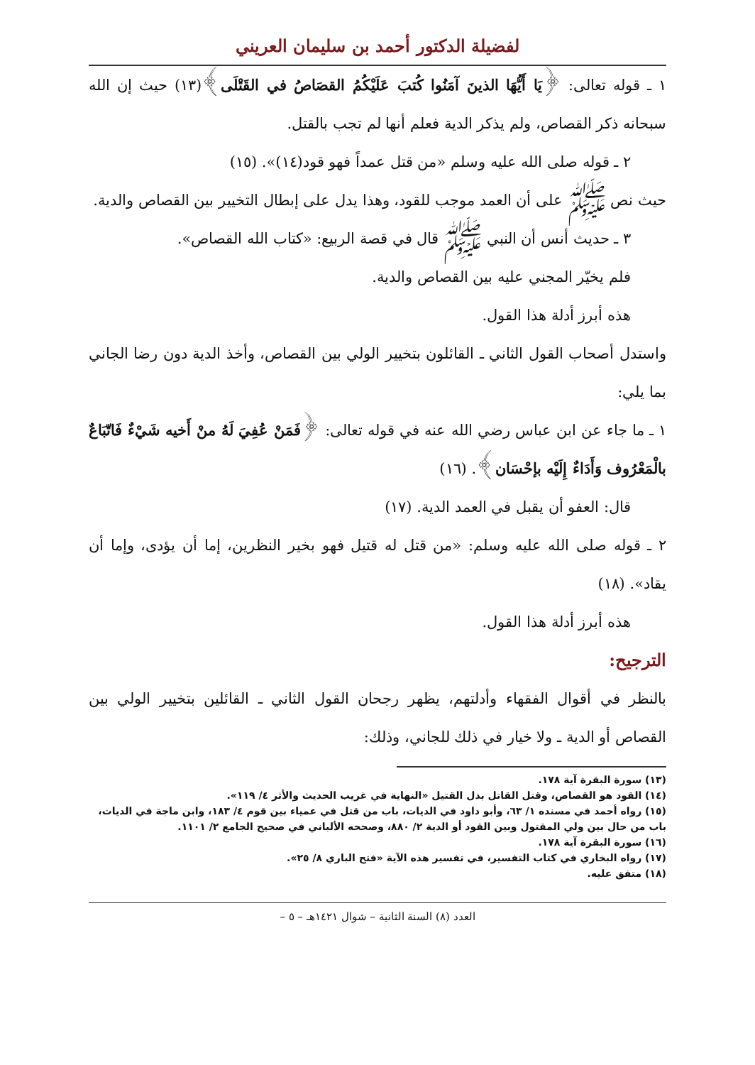لفضيلة الدكتور أحمد بن سليمان العريني
١ ـ قوله تعالى: ﴿يَا أَيُّهَا الذينَ آمَنُوا كُتبَ عَلَيْكُمُ القصَاصُ في القَتْلَى﴾(١٣) حيث إن الله سبحانه ذكر القصاص، ولم يذكر الدية فعلم أنها لم تجب بالقتل.
٢ ـ قوله صلى الله عليه وسلم «من قتل عمداً فهو قود(١٤)». (١٥)
حيث نص ﷺ على أن العمد موجب للقود، وهذا يدل على إبطال التخيير بين القصاص والدية.
٣ ـ حديث أنس أن النبي ﷺ قال في قصة الربيع: «كتاب الله القصاص».
فلم يخيّر المجني عليه بين القصاص والدية.
هذه أبرز أدلة هذا القول.
واستدل أصحاب القول الثاني ـ القائلون بتخيير الولي بين القصاص، وأخذ الدية دون رضا الجاني بما يلي:
١ ـ ما جاء عن ابن عباس رضي الله عنه في قوله تعالى: ﴿فَمَنْ عُفِيَ لَهُ منْ أَخيه شَيْءٌ فَاتّبَاعٌ بالْمَعْرُوف وَأَدَاءٌ إِلَيْه بإحْسَان﴾. (١٦)
قال: العفو أن يقبل في العمد الدية. (١٧)
٢ ـ قوله صلى الله عليه وسلم: «من قتل له قتيل فهو بخير النظرين، إما أن يؤدى، وإما أن يقاد». (١٨)
هذه أبرز أدلة هذا القول.
الترجيح:
بالنظر في أقوال الفقهاء وأدلتهم، يظهر رجحان القول الثاني ـ القائلين بتخيير الولي بين القصاص أو الدية ـ ولا خيار في ذلك للجاني، وذلك:
(١٣) سورة البقرة آية ١٧٨.
(١٤) القود هو القصاص، وقتل القاتل بدل القتيل «النهاية في غريب الحديث والأثر ٤/ ١١٩».
(١٥) رواه أحمد في مسنده ١/ ٦٣، وأبو داود في الديات، باب من قتل في عمياء بين قوم ٤/ ١٨٣، وابن ماجة في الديات، باب من حال بين ولي المقتول وبين القود أو الدية ٢/ ٨٨٠، وصححه الألباني في صحيح الجامع ٢/ ١١٠١.
(١٦) سورة البقرة آية ١٧٨.
(١٧) رواه البخاري في كتاب التفسير، في تفسير هذه الآية «فتح الباري ٨/ ٢٥».
(١٨) متفق عليه.
العدد (٨) السنة الثانية – شوال ١٤٢١هـ – ٥ –